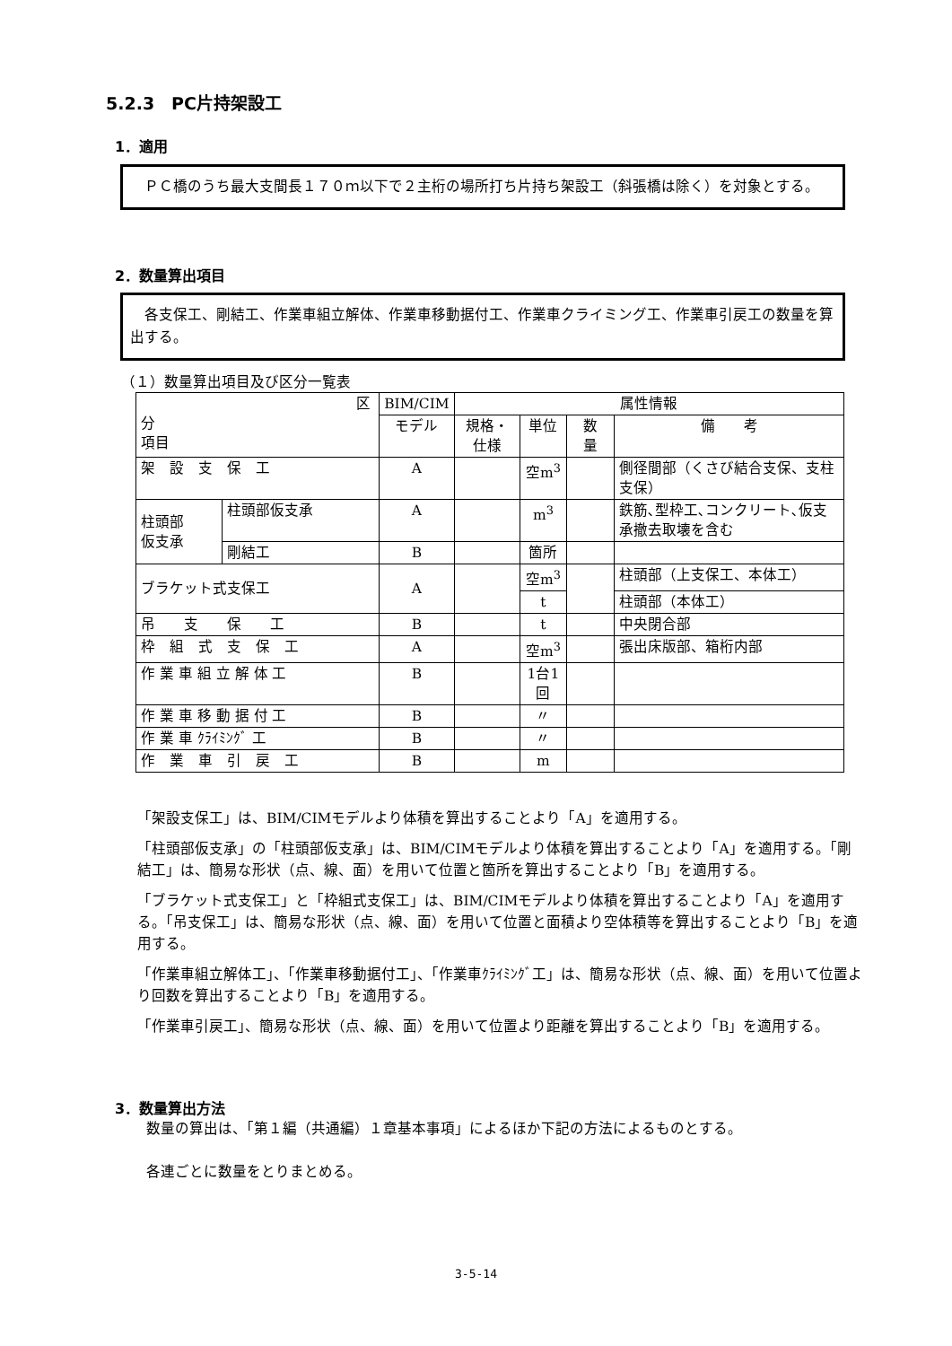5.2.3　PC片持架設工
1．適用
　ＰＣ橋のうち最大支間長１７０ｍ以下で２主桁の場所打ち片持ち架設工（斜張橋は除く）を対象とする。
2．数量算出項目
　各支保工、剛結工、作業車組立解体、作業車移動据付工、作業車クライミング工、作業車引戻工の数量を算出する。
（１）数量算出項目及び区分一覧表
| 区分 項目 | | BIM/CIM | 属性情報 | | | |
| --- | --- | --- | --- | --- | --- | --- |
| | | モデル | 規格・仕様 | 単位 | 数 量 | 備 考 |
| 架 設 支 保 工 | | A | | 空m<sup>3</sup> | | 側径間部（くさび結合支保、支柱支保） |
| 柱頭部 仮支承 | 柱頭部仮支承 | A | | m<sup>3</sup> | | 鉄筋､型枠工､コンクリート､仮支承撤去取壊を含む |
| | 剛結工 | B | | 箇所 | | |
| ブラケット式支保工 | | A | | 空m<sup>3</sup> | | 柱頭部（上支保工、本体工） |
| | | | | t | | 柱頭部（本体工） |
| 吊 支 保 工 | | B | | t | | 中央閉合部 |
| 枠 組 式 支 保 工 | | A | | 空m<sup>3</sup> | | 張出床版部、箱桁内部 |
| 作 業 車 組 立 解 体 工 | | B | | 1台1回 | | |
| 作 業 車 移 動 据 付 工 | | B | | 〃 | | |
| 作 業 車 ｸﾗｲﾐﾝｸﾞ 工 | | B | | 〃 | | |
| 作 業 車 引 戻 工 | | B | | m | | |
「架設支保工」は、BIM/CIMモデルより体積を算出することより「A」を適用する。
「柱頭部仮支承」の「柱頭部仮支承」は、BIM/CIMモデルより体積を算出することより「A」を適用する。「剛結工」は、簡易な形状（点、線、面）を用いて位置と箇所を算出することより「B」を適用する。
「ブラケット式支保工」と「枠組式支保工」は、BIM/CIMモデルより体積を算出することより「A」を適用する。「吊支保工」は、簡易な形状（点、線、面）を用いて位置と面積より空体積等を算出することより「B」を適用する。
「作業車組立解体工」、「作業車移動据付工」、「作業車ｸﾗｲﾐﾝｸﾞ工」は、簡易な形状（点、線、面）を用いて位置より回数を算出することより「B」を適用する。
「作業車引戻工」、簡易な形状（点、線、面）を用いて位置より距離を算出することより「B」を適用する。
3．数量算出方法
数量の算出は、「第１編（共通編）１章基本事項」によるほか下記の方法によるものとする。
各連ごとに数量をとりまとめる。
3-5-14